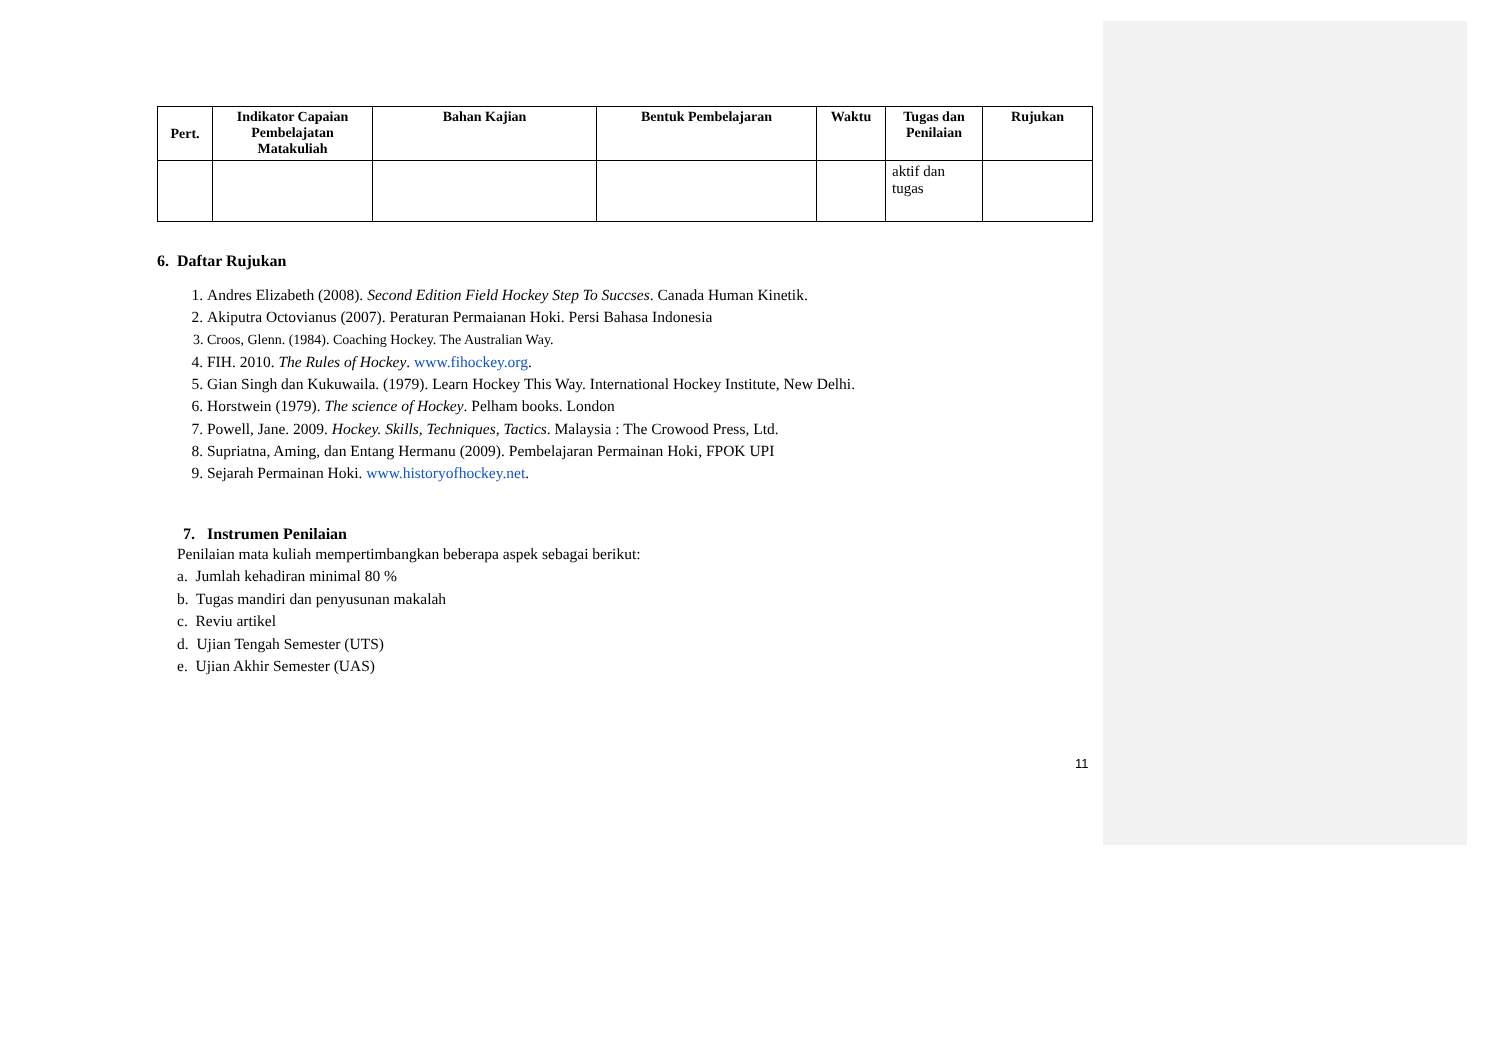| Pert. | Indikator Capaian Pembelajatan Matakuliah | Bahan Kajian | Bentuk Pembelajaran | Waktu | Tugas dan Penilaian | Rujukan |
| --- | --- | --- | --- | --- | --- | --- |
| | | | | | aktif dan tugas | |
6. Daftar Rujukan
1. Andres Elizabeth (2008). Second Edition Field Hockey Step To Succses. Canada Human Kinetik.
2. Akiputra Octovianus (2007). Peraturan Permaianan Hoki. Persi Bahasa Indonesia
3. Croos, Glenn. (1984). Coaching Hockey. The Australian Way.
4. FIH. 2010. The Rules of Hockey. www.fihockey.org.
5. Gian Singh dan Kukuwaila. (1979). Learn Hockey This Way. International Hockey Institute, New Delhi.
6. Horstwein (1979). The science of Hockey. Pelham books. London
7. Powell, Jane. 2009. Hockey. Skills, Techniques, Tactics. Malaysia : The Crowood Press, Ltd.
8. Supriatna, Aming, dan Entang Hermanu (2009). Pembelajaran Permainan Hoki, FPOK UPI
9. Sejarah Permainan Hoki. www.historyofhockey.net.
7. Instrumen Penilaian
Penilaian mata kuliah mempertimbangkan beberapa aspek sebagai berikut:
a. Jumlah kehadiran minimal 80 %
b. Tugas mandiri dan penyusunan makalah
c. Reviu artikel
d. Ujian Tengah Semester (UTS)
e. Ujian Akhir Semester (UAS)
11